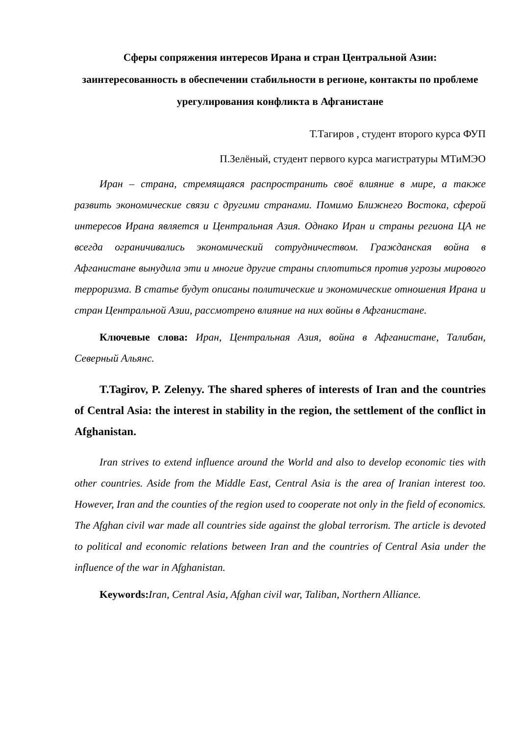Сферы сопряжения интересов Ирана и стран Центральной Азии: заинтересованность в обеспечении стабильности в регионе, контакты по проблеме урегулирования конфликта в Афганистане
Т.Тагиров , студент второго курса ФУП
П.Зелёный, студент первого курса магистратуры МТиМЭО
Иран – страна, стремящаяся распространить своё влияние в мире, а также развить экономические связи с другими странами. Помимо Ближнего Востока, сферой интересов Ирана является и Центральная Азия. Однако Иран и страны региона ЦА не всегда ограничивались экономический сотрудничеством. Гражданская война в Афганистане вынудила эти и многие другие страны сплотиться против угрозы мирового терроризма. В статье будут описаны политические и экономические отношения Ирана и стран Центральной Азии, рассмотрено влияние на них войны в Афганистане.
Ключевые слова: Иран, Центральная Азия, война в Афганистане, Талибан, Северный Альянс.
T.Tagirov, P. Zelenyy. The shared spheres of interests of Iran and the countries of Central Asia: the interest in stability in the region, the settlement of the conflict in Afghanistan.
Iran strives to extend influence around the World and also to develop economic ties with other countries. Aside from the Middle East, Central Asia is the area of Iranian interest too. However, Iran and the counties of the region used to cooperate not only in the field of economics. The Afghan civil war made all countries side against the global terrorism. The article is devoted to political and economic relations between Iran and the countries of Central Asia under the influence of the war in Afghanistan.
Keywords: Iran, Central Asia, Afghan civil war, Taliban, Northern Alliance.